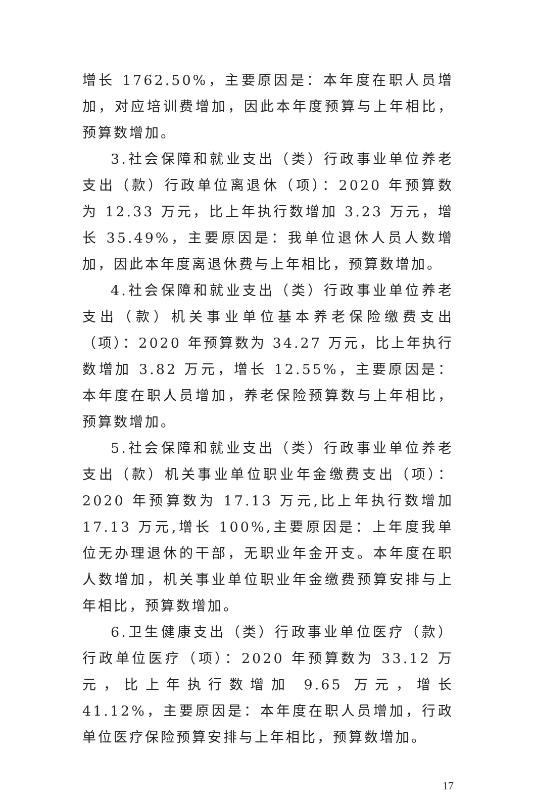增长 1762.50%，主要原因是：本年度在职人员增加，对应培训费增加，因此本年度预算与上年相比，预算数增加。
3.社会保障和就业支出（类）行政事业单位养老支出（款）行政单位离退休（项）：2020 年预算数为 12.33 万元，比上年执行数增加 3.23 万元，增长 35.49%，主要原因是：我单位退休人员人数增加，因此本年度离退休费与上年相比，预算数增加。
4.社会保障和就业支出（类）行政事业单位养老支出（款）机关事业单位基本养老保险缴费支出（项）：2020 年预算数为 34.27 万元，比上年执行数增加 3.82 万元，增长 12.55%，主要原因是：本年度在职人员增加，养老保险预算数与上年相比，预算数增加。
5.社会保障和就业支出（类）行政事业单位养老支出（款）机关事业单位职业年金缴费支出（项）：2020 年预算数为 17.13 万元,比上年执行数增加 17.13 万元,增长 100%,主要原因是：上年度我单位无办理退休的干部，无职业年金开支。本年度在职人数增加，机关事业单位职业年金缴费预算安排与上年相比，预算数增加。
6.卫生健康支出（类）行政事业单位医疗（款）行政单位医疗（项）：2020 年预算数为 33.12 万元，比上年执行数增加 9.65 万元，增长 41.12%，主要原因是：本年度在职人员增加，行政单位医疗保险预算安排与上年相比，预算数增加。
17